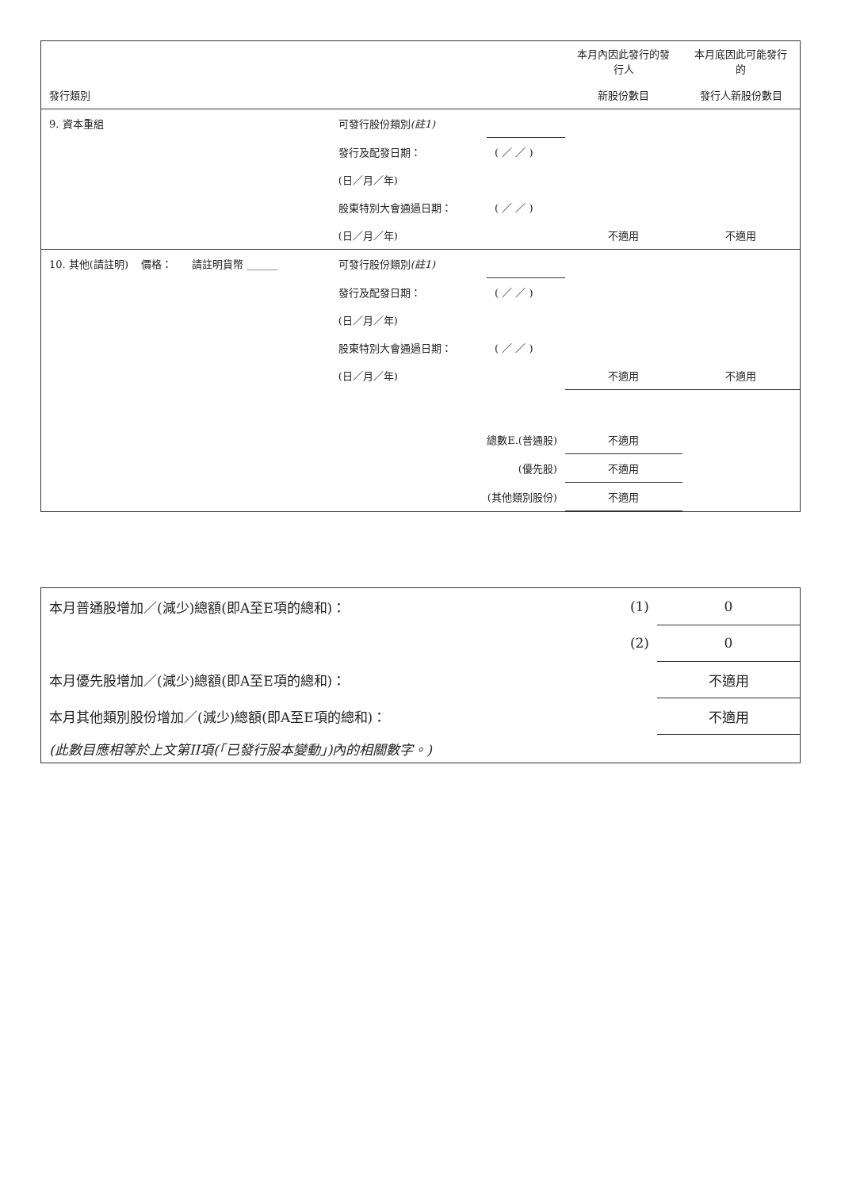| | | | 本月內因此發行的發行人 | 本月底因此可能發行的 |
| 發行類別 | | | 新股份數目 | 發行人新股份數目 |
| 9. 資本重組 | 可發行股份類別 (註1) | | | |
| | 發行及配發日期： | ( ／ ／ ) | | |
| | (日／月／年) | | | |
| | 股東特別大會通過日期： | ( ／ ／ ) | | |
| | (日／月／年) | | 不適用 | 不適用 |
| 10. 其他(請註明) 價格： 請註明貨幣 ______ | 可發行股份類別 (註1) | | | |
| | 發行及配發日期： | ( ／ ／ ) | | |
| | (日／月／年) | | | |
| | 股東特別大會通過日期： | ( ／ ／ ) | | |
| | (日／月／年) | | 不適用 | 不適用 |
| | 總數E.(普通股) | | 不適用 | |
| | (優先股) | | 不適用 | |
| | (其他類別股份) | | 不適用 | |
| 本月普通股增加／(減少)總額(即A至E項的總和)： | (1) | 0 |
| | (2) | 0 |
| 本月優先股增加／(減少)總額(即A至E項的總和)： | | 不適用 |
| 本月其他類別股份增加／(減少)總額(即A至E項的總和)： | | 不適用 |
| (此數目應相等於上文第II項(「已發行股本變動」)內的相關數字。) | | |